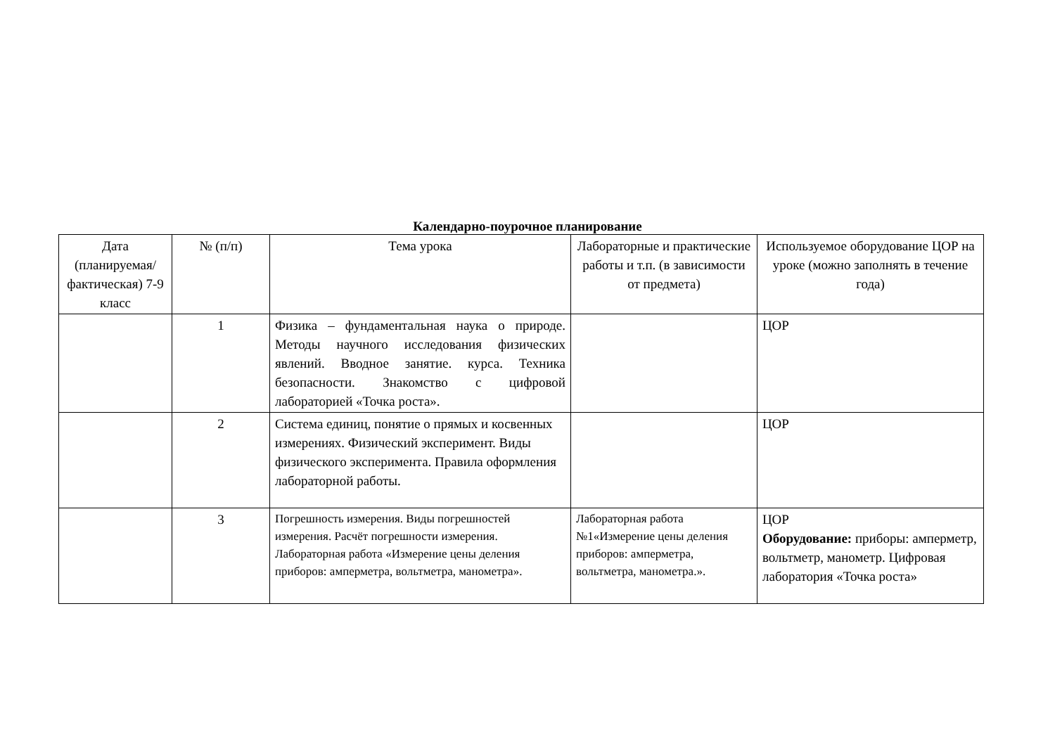Календарно-поурочное планирование
| Дата (планируемая/ фактическая) 7-9 класс | № (п/п) | Тема урока | Лабораторные и практические работы и т.п. (в зависимости от предмета) | Используемое оборудование ЦОР на уроке (можно заполнять в течение года) |
| --- | --- | --- | --- | --- |
| | 1 | Физика – фундаментальная наука о природе. Методы научного исследования физических явлений. Вводное занятие. курса. Техника безопасности. Знакомство с цифровой лабораторией «Точка роста». | | ЦОР |
| | 2 | Система единиц, понятие о прямых и косвенных измерениях. Физический эксперимент. Виды физического эксперимента. Правила оформления лабораторной работы. | | ЦОР |
| | 3 | Погрешность измерения. Виды погрешностей измерения. Расчёт погрешности измерения. Лабораторная работа «Измерение цены деления приборов: амперметра, вольтметра, манометра». | Лабораторная работа №1«Измерение цены деления приборов: амперметра, вольтметра, манометра.». | ЦОР Оборудование: приборы: амперметр, вольтметр, манометр. Цифровая лаборатория «Точка роста» |